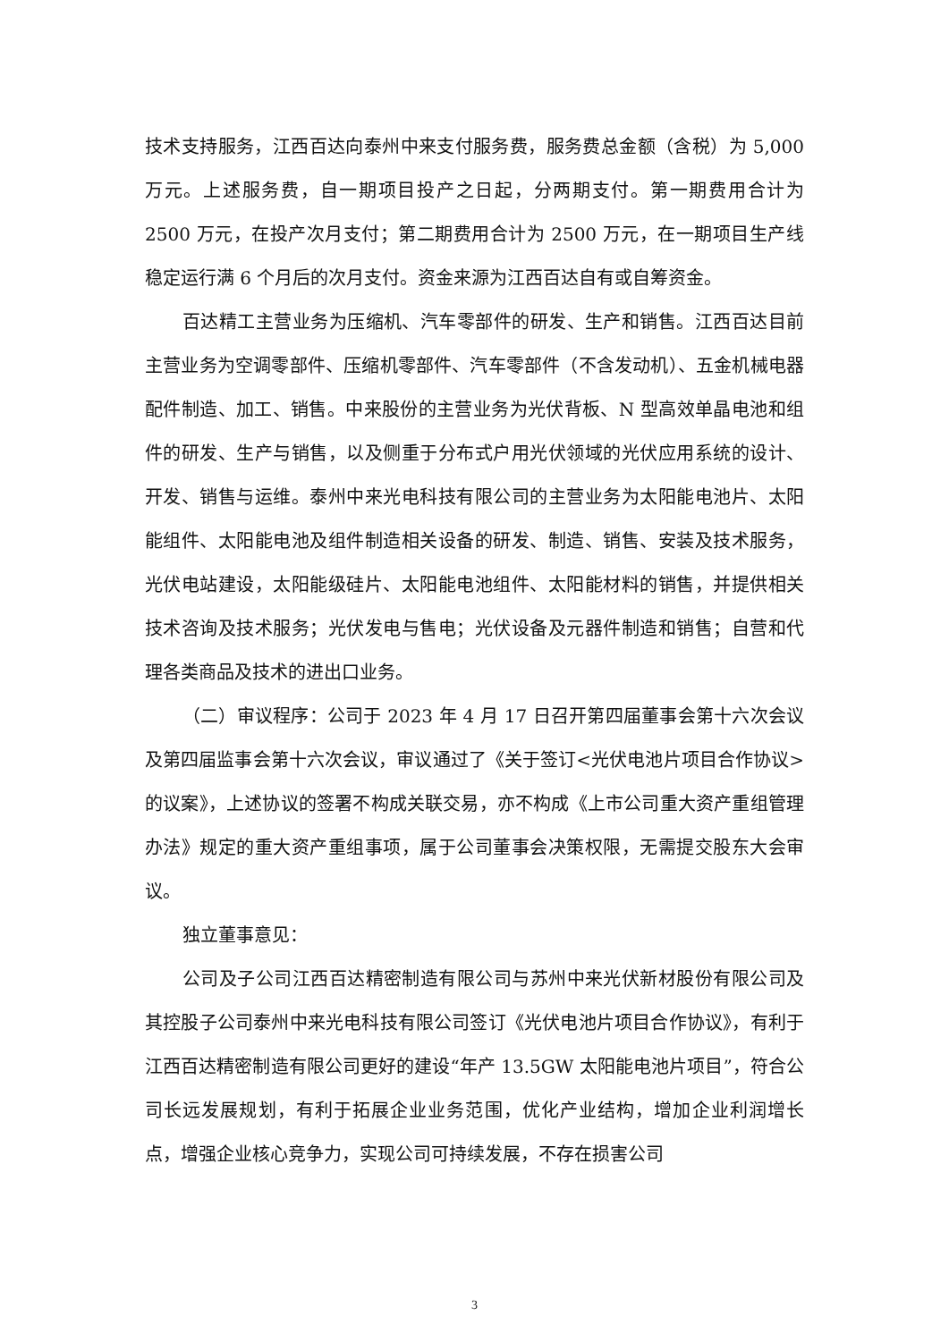技术支持服务，江西百达向泰州中来支付服务费，服务费总金额（含税）为 5,000 万元。上述服务费，自一期项目投产之日起，分两期支付。第一期费用合计为 2500 万元，在投产次月支付；第二期费用合计为 2500 万元，在一期项目生产线稳定运行满 6 个月后的次月支付。资金来源为江西百达自有或自筹资金。
百达精工主营业务为压缩机、汽车零部件的研发、生产和销售。江西百达目前主营业务为空调零部件、压缩机零部件、汽车零部件（不含发动机）、五金机械电器配件制造、加工、销售。中来股份的主营业务为光伏背板、N 型高效单晶电池和组件的研发、生产与销售，以及侧重于分布式户用光伏领域的光伏应用系统的设计、开发、销售与运维。泰州中来光电科技有限公司的主营业务为太阳能电池片、太阳能组件、太阳能电池及组件制造相关设备的研发、制造、销售、安装及技术服务，光伏电站建设，太阳能级硅片、太阳能电池组件、太阳能材料的销售，并提供相关技术咨询及技术服务；光伏发电与售电；光伏设备及元器件制造和销售；自营和代理各类商品及技术的进出口业务。
（二）审议程序：公司于 2023 年 4 月 17 日召开第四届董事会第十六次会议及第四届监事会第十六次会议，审议通过了《关于签订<光伏电池片项目合作协议>的议案》，上述协议的签署不构成关联交易，亦不构成《上市公司重大资产重组管理办法》规定的重大资产重组事项，属于公司董事会决策权限，无需提交股东大会审议。
独立董事意见：
公司及子公司江西百达精密制造有限公司与苏州中来光伏新材股份有限公司及其控股子公司泰州中来光电科技有限公司签订《光伏电池片项目合作协议》，有利于江西百达精密制造有限公司更好的建设“年产 13.5GW 太阳能电池片项目”，符合公司长远发展规划，有利于拓展企业业务范围，优化产业结构，增加企业利润增长点，增强企业核心竞争力，实现公司可持续发展，不存在损害公司
3